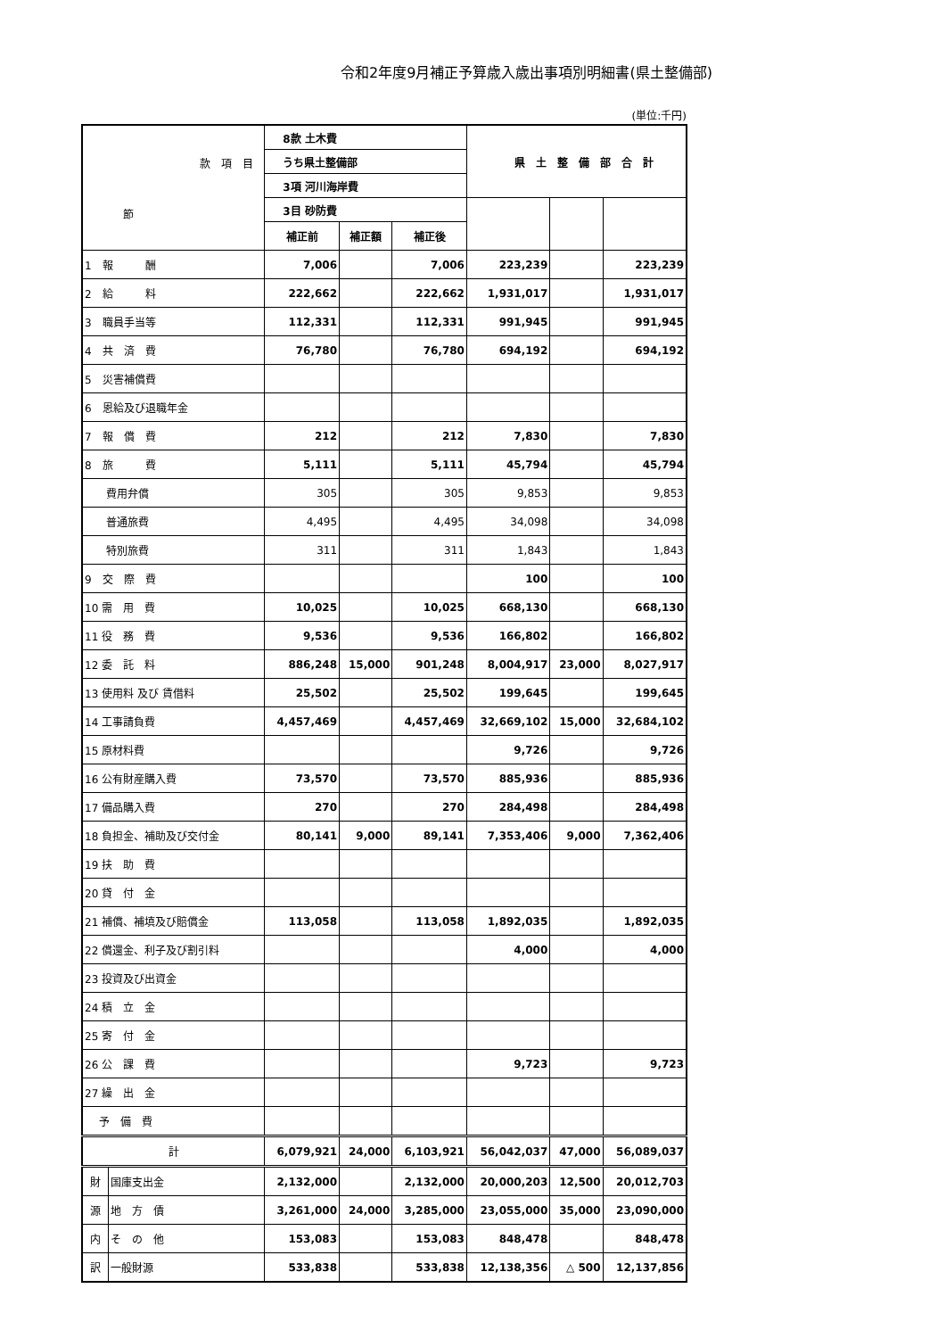令和2年度9月補正予算歳入歳出事項別明細書(県土整備部)
(単位:千円)
| 款 項 目 節 | | 8款 土木費 | | | 県 土 整 備 部 合 計 | | |
| | | うち県土整備部 | | | | | |
| | | 3項 河川海岸費 | | | | | |
| | | 3目 砂防費 | | | | | |
| | | 補正前 | 補正額 | 補正後 | | | |
| 1 報 酬 | | 7,006 | | 7,006 | 223,239 | | 223,239 |
| 2 給 料 | | 222,662 | | 222,662 | 1,931,017 | | 1,931,017 |
| 3 職員手当等 | | 112,331 | | 112,331 | 991,945 | | 991,945 |
| 4 共 済 費 | | 76,780 | | 76,780 | 694,192 | | 694,192 |
| 5 災害補償費 | | | | | | | |
| 6 恩給及び退職年金 | | | | | | | |
| 7 報 償 費 | | 212 | | 212 | 7,830 | | 7,830 |
| 8 旅 費 | | 5,111 | | 5,111 | 45,794 | | 45,794 |
| 費用弁償 | | 305 | | 305 | 9,853 | | 9,853 |
| 普通旅費 | | 4,495 | | 4,495 | 34,098 | | 34,098 |
| 特別旅費 | | 311 | | 311 | 1,843 | | 1,843 |
| 9 交 際 費 | | | | | 100 | | 100 |
| 10 需 用 費 | | 10,025 | | 10,025 | 668,130 | | 668,130 |
| 11 役 務 費 | | 9,536 | | 9,536 | 166,802 | | 166,802 |
| 12 委 託 料 | | 886,248 | 15,000 | 901,248 | 8,004,917 | 23,000 | 8,027,917 |
| 13 使用料 及び 賃借料 | | 25,502 | | 25,502 | 199,645 | | 199,645 |
| 14 工事請負費 | | 4,457,469 | | 4,457,469 | 32,669,102 | 15,000 | 32,684,102 |
| 15 原材料費 | | | | | 9,726 | | 9,726 |
| 16 公有財産購入費 | | 73,570 | | 73,570 | 885,936 | | 885,936 |
| 17 備品購入費 | | 270 | | 270 | 284,498 | | 284,498 |
| 18 負担金、補助及び交付金 | | 80,141 | 9,000 | 89,141 | 7,353,406 | 9,000 | 7,362,406 |
| 19 扶 助 費 | | | | | | | |
| 20 貸 付 金 | | | | | | | |
| 21 補償、補填及び賠償金 | | 113,058 | | 113,058 | 1,892,035 | | 1,892,035 |
| 22 償還金、利子及び割引料 | | | | | 4,000 | | 4,000 |
| 23 投資及び出資金 | | | | | | | |
| 24 積 立 金 | | | | | | | |
| 25 寄 付 金 | | | | | | | |
| 26 公 課 費 | | | | | 9,723 | | 9,723 |
| 27 繰 出 金 | | | | | | | |
| 予 備 費 | | | | | | | |
| 計 | | 6,079,921 | 24,000 | 6,103,921 | 56,042,037 | 47,000 | 56,089,037 |
| 財 | 国庫支出金 | 2,132,000 | | 2,132,000 | 20,000,203 | 12,500 | 20,012,703 |
| 源 | 地 方 債 | 3,261,000 | 24,000 | 3,285,000 | 23,055,000 | 35,000 | 23,090,000 |
| 内 | そ の 他 | 153,083 | | 153,083 | 848,478 | | 848,478 |
| 訳 | 一般財源 | 533,838 | | 533,838 | 12,138,356 | △ 500 | 12,137,856 |